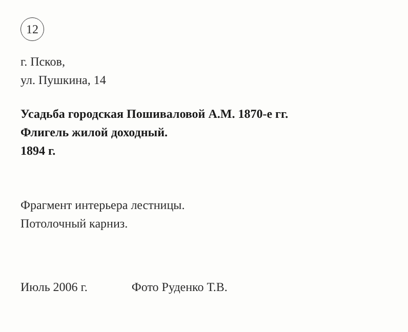12
г. Псков,
ул. Пушкина, 14
Усадьба городская Пошиваловой А.М. 1870-е гг.
Флигель жилой доходный.
1894 г.
Фрагмент интерьера лестницы.
Потолочный карниз.
Июль 2006 г. Фото Руденко Т.В.